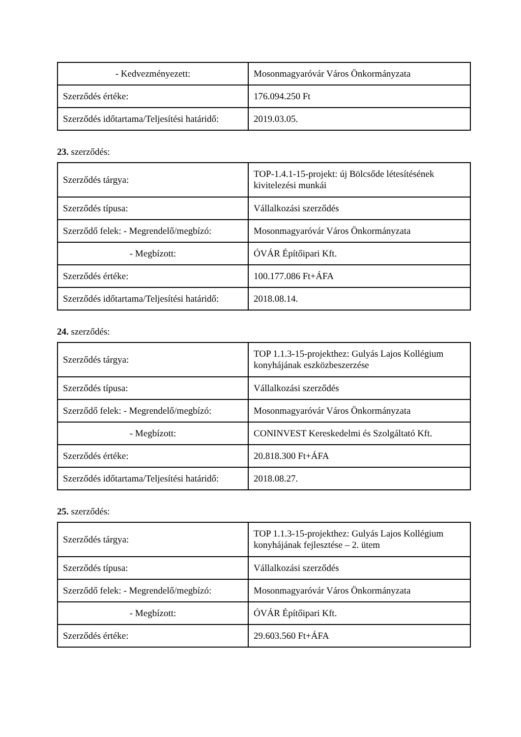| - Kedvezményezett: | Mosonmagyaróvár Város Önkormányzata |
| Szerződés értéke: | 176.094.250 Ft |
| Szerződés időtartama/Teljesítési határidő: | 2019.03.05. |
23. szerződés:
| Szerződés tárgya: | TOP-1.4.1-15-projekt: új Bölcsőde létesítésének kivitelezési munkái |
| Szerződés típusa: | Vállalkozási szerződés |
| Szerződő felek: - Megrendelő/megbízó: | Mosonmagyaróvár Város Önkormányzata |
| - Megbízott: | ÓVÁR Építőipari Kft. |
| Szerződés értéke: | 100.177.086 Ft+ÁFA |
| Szerződés időtartama/Teljesítési határidő: | 2018.08.14. |
24. szerződés:
| Szerződés tárgya: | TOP 1.1.3-15-projekthez: Gulyás Lajos Kollégium konyhájának eszközbeszerzése |
| Szerződés típusa: | Vállalkozási szerződés |
| Szerződő felek: - Megrendelő/megbízó: | Mosonmagyaróvár Város Önkormányzata |
| - Megbízott: | CONINVEST Kereskedelmi és Szolgáltató Kft. |
| Szerződés értéke: | 20.818.300 Ft+ÁFA |
| Szerződés időtartama/Teljesítési határidő: | 2018.08.27. |
25. szerződés:
| Szerződés tárgya: | TOP 1.1.3-15-projekthez: Gulyás Lajos Kollégium konyhájának fejlesztése – 2. ütem |
| Szerződés típusa: | Vállalkozási szerződés |
| Szerződő felek: - Megrendelő/megbízó: | Mosonmagyaróvár Város Önkormányzata |
| - Megbízott: | ÓVÁR Építőipari Kft. |
| Szerződés értéke: | 29.603.560 Ft+ÁFA |